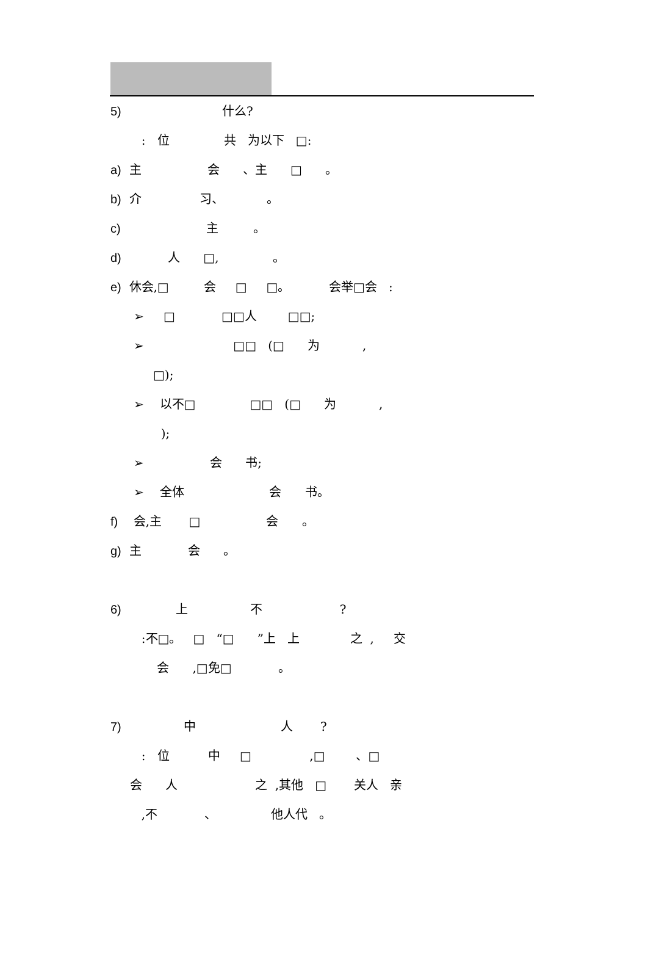5) 什么?
: 位 共 为以下 □:
a) 主 会 、主 □ 。
b) 介 习、 。
c) 主 。
d) 人 □, 。
e) 休会,□ 会 □ □。 会举□会 :
➢ □ □□人 □□;
➢ □□ (□ 为 ,
□);
➢ 以不□ □□ (□ 为 ,
);
➢ 会 书;
➢ 全体 会 书。
f) 会,主 □ 会 。
g) 主 会 。
6) 上 不 ?
:不□。 □ “□ ”上 上 之 , 交
会 ,□免□ 。
7) 中 人 ?
: 位 中 □ ,□ 、□
会 人 之 ,其他 □ 关人 亲
,不 、 他人代 。